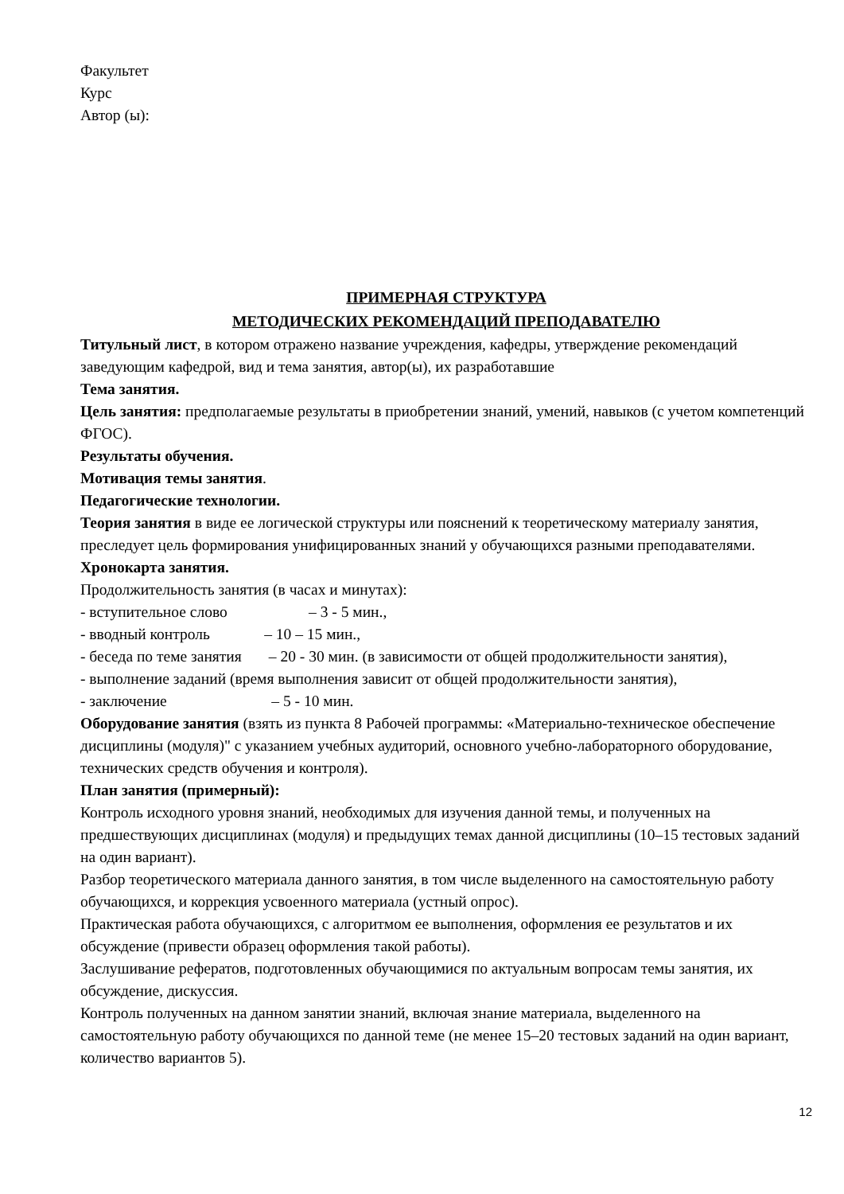Факультет
Курс
Автор (ы):
ПРИМЕРНАЯ СТРУКТУРА
МЕТОДИЧЕСКИХ РЕКОМЕНДАЦИЙ ПРЕПОДАВАТЕЛЮ
Титульный лист, в котором отражено название учреждения, кафедры, утверждение рекомендаций заведующим кафедрой, вид и тема занятия, автор(ы), их разработавшие
Тема занятия.
Цель занятия: предполагаемые результаты в приобретении знаний, умений, навыков (с учетом компетенций ФГОС).
Результаты обучения.
Мотивация темы занятия.
Педагогические технологии.
Теория занятия в виде ее логической структуры или пояснений к теоретическому материалу занятия, преследует цель формирования унифицированных знаний у обучающихся разными преподавателями.
Хронокарта занятия.
Продолжительность занятия (в часах и минутах):
- вступительное слово – 3 - 5 мин.,
- вводный контроль – 10 – 15 мин.,
- беседа по теме занятия – 20 - 30 мин. (в зависимости от общей продолжительности занятия),
- выполнение заданий (время выполнения зависит от общей продолжительности занятия),
- заключение – 5 - 10 мин.
Оборудование занятия (взять из пункта 8 Рабочей программы: «Материально-техническое обеспечение дисциплины (модуля)" с указанием учебных аудиторий, основного учебно-лабораторного оборудование, технических средств обучения и контроля).
План занятия (примерный):
Контроль исходного уровня знаний, необходимых для изучения данной темы, и полученных на предшествующих дисциплинах (модуля) и предыдущих темах данной дисциплины (10–15 тестовых заданий на один вариант).
Разбор теоретического материала данного занятия, в том числе выделенного на самостоятельную работу обучающихся, и коррекция усвоенного материала (устный опрос).
Практическая работа обучающихся, с алгоритмом ее выполнения, оформления ее результатов и их обсуждение (привести образец оформления такой работы).
Заслушивание рефератов, подготовленных обучающимися по актуальным вопросам темы занятия, их обсуждение, дискуссия.
Контроль полученных на данном занятии знаний, включая знание материала, выделенного на самостоятельную работу обучающихся по данной теме (не менее 15–20 тестовых заданий на один вариант, количество вариантов 5).
12